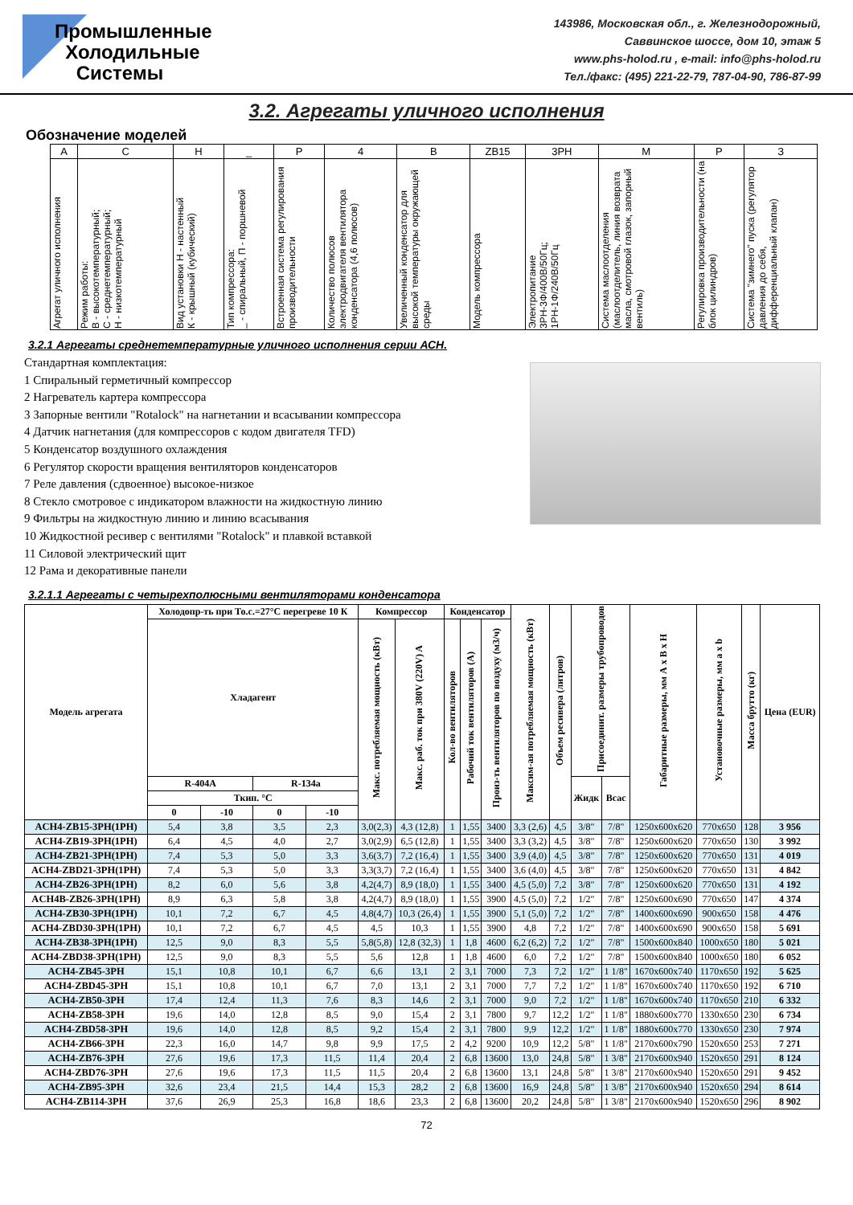Промышленные
Холодильные
Системы
143986, Московская обл., г. Железнодорожный,
Саввинское шоссе, дом 10, этаж 5
www.phs-holod.ru , e-mail: info@phs-holod.ru
Тел./факс: (495) 221-22-79, 787-04-90, 786-87-99
3.2. Агрегаты уличного исполнения
Обозначение моделей
| A | C | H | _ | P | 4 | B | ZB15 | 3PH | M | P | З |
| Агрегат уличного исполнения | Режим работы: В - высокотемпературный; С - среднетемпературный; Н - низкотемпературный | Вид установки Н - настенный К - крышный (кубический) | Тип компрессора: _ - спиральный, П - поршневой | Встроенная система регулирования производительности | Количество полюсов электродвигателя вентилятора конденсатора (4,6 полюсов) | Увеличенный конденсатор для высокой температуры окружающей среды | Модель компрессора | Электропитание 3РН-3Ф/400В/50Гц; 1РН-1Ф/240В/50Гц | Система маслоотделения (маслоотделитель, линия возврата масла, смотровой глазок, запорный вентиль) | Регулировка производительности (на блок цилиндров) | Система "зимнего" пуска (регулятор давления до себя, дифференциальный клапан) |
3.2.1 Агрегаты среднетемпературные уличного исполнения серии АСН.
Стандартная комплектация:
1 Спиральный герметичный компрессор
2 Нагреватель картера компрессора
3 Запорные вентили "Rotalock" на нагнетании и всасывании компрессора
4 Датчик нагнетания (для компрессоров с кодом двигателя TFD)
5 Конденсатор воздушного охлаждения
6 Регулятор скорости вращения вентиляторов конденсаторов
7 Реле давления (сдвоенное) высокое-низкое
8 Стекло смотровое с индикатором влажности на жидкостную линию
9 Фильтры на жидкостную линию и линию всасывания
10 Жидкостной ресивер с вентилями "Rotalock" и плавкой вставкой
11 Силовой электрический щит
12 Рама и декоративные панели
3.2.1.1 Агрегаты с четырехполюсными вентиляторами конденсатора
| Модель агрегата | Холодопр-ть при То.с.=27°С перегреве 10 К | | | | Компрессор | | Конденсатор | | | Максим-ая потребляемая мощность (кВт) | Объем ресивера (литров) | Присоединит. размеры трубопроводов | | Габаритные размеры, мм А х В х Н | Установочные размеры, мм а х b | Масса брутто (кг) | Цена (EUR) |
| --- | --- | --- | --- | --- | --- | --- | --- | --- | --- | --- | --- | --- | --- | --- | --- | --- | --- |
| | Хладагент | | | | Макс. потребляемая мощность (кВт) | Макс. раб. ток при 380V (220V) A | Кол-во вентиляторов | Рабочий ток вентиляторов (А) | Произ-ть вентиляторов по воздуху (м3/ч) | | | | | | | | |
| | R-404A | | R-134a | | | | | | | | | Жидк | Всас | | | | |
| | Ткип. °С | | | | | | | | | | | | | | | | |
| | 0 | -10 | 0 | -10 | | | | | | | | | | | | | |
| ACH4-ZB15-3PH(1PH) | 5,4 | 3,8 | 3,5 | 2,3 | 3,0(2,3) | 4,3 (12,8) | 1 | 1,55 | 3400 | 3,3 (2,6) | 4,5 | 3/8" | 7/8" | 1250x600x620 | 770x650 | 128 | 3 956 |
| ACH4-ZB19-3PH(1PH) | 6,4 | 4,5 | 4,0 | 2,7 | 3,0(2,9) | 6,5 (12,8) | 1 | 1,55 | 3400 | 3,3 (3,2) | 4,5 | 3/8" | 7/8" | 1250x600x620 | 770x650 | 130 | 3 992 |
| ACH4-ZB21-3PH(1PH) | 7,4 | 5,3 | 5,0 | 3,3 | 3,6(3,7) | 7,2 (16,4) | 1 | 1,55 | 3400 | 3,9 (4,0) | 4,5 | 3/8" | 7/8" | 1250x600x620 | 770x650 | 131 | 4 019 |
| ACH4-ZBD21-3PH(1PH) | 7,4 | 5,3 | 5,0 | 3,3 | 3,3(3,7) | 7,2 (16,4) | 1 | 1,55 | 3400 | 3,6 (4,0) | 4,5 | 3/8" | 7/8" | 1250x600x620 | 770x650 | 131 | 4 842 |
| ACH4-ZB26-3PH(1PH) | 8,2 | 6,0 | 5,6 | 3,8 | 4,2(4,7) | 8,9 (18,0) | 1 | 1,55 | 3400 | 4,5 (5,0) | 7,2 | 3/8" | 7/8" | 1250x600x620 | 770x650 | 131 | 4 192 |
| ACH4B-ZB26-3PH(1PH) | 8,9 | 6,3 | 5,8 | 3,8 | 4,2(4,7) | 8,9 (18,0) | 1 | 1,55 | 3900 | 4,5 (5,0) | 7,2 | 1/2" | 7/8" | 1250x600x690 | 770x650 | 147 | 4 374 |
| ACH4-ZB30-3PH(1PH) | 10,1 | 7,2 | 6,7 | 4,5 | 4,8(4,7) | 10,3 (26,4) | 1 | 1,55 | 3900 | 5,1 (5,0) | 7,2 | 1/2" | 7/8" | 1400x600x690 | 900x650 | 158 | 4 476 |
| ACH4-ZBD30-3PH(1PH) | 10,1 | 7,2 | 6,7 | 4,5 | 4,5 | 10,3 | 1 | 1,55 | 3900 | 4,8 | 7,2 | 1/2" | 7/8" | 1400x600x690 | 900x650 | 158 | 5 691 |
| ACH4-ZB38-3PH(1PH) | 12,5 | 9,0 | 8,3 | 5,5 | 5,8(5,8) | 12,8 (32,3) | 1 | 1,8 | 4600 | 6,2 (6,2) | 7,2 | 1/2" | 7/8" | 1500x600x840 | 1000x650 | 180 | 5 021 |
| ACH4-ZBD38-3PH(1PH) | 12,5 | 9,0 | 8,3 | 5,5 | 5,6 | 12,8 | 1 | 1,8 | 4600 | 6,0 | 7,2 | 1/2" | 7/8" | 1500x600x840 | 1000x650 | 180 | 6 052 |
| ACH4-ZB45-3PH | 15,1 | 10,8 | 10,1 | 6,7 | 6,6 | 13,1 | 2 | 3,1 | 7000 | 7,3 | 7,2 | 1/2" | 1 1/8" | 1670x600x740 | 1170x650 | 192 | 5 625 |
| ACH4-ZBD45-3PH | 15,1 | 10,8 | 10,1 | 6,7 | 7,0 | 13,1 | 2 | 3,1 | 7000 | 7,7 | 7,2 | 1/2" | 1 1/8" | 1670x600x740 | 1170x650 | 192 | 6 710 |
| ACH4-ZB50-3PH | 17,4 | 12,4 | 11,3 | 7,6 | 8,3 | 14,6 | 2 | 3,1 | 7000 | 9,0 | 7,2 | 1/2" | 1 1/8" | 1670x600x740 | 1170x650 | 210 | 6 332 |
| ACH4-ZB58-3PH | 19,6 | 14,0 | 12,8 | 8,5 | 9,0 | 15,4 | 2 | 3,1 | 7800 | 9,7 | 12,2 | 1/2" | 1 1/8" | 1880x600x770 | 1330x650 | 230 | 6 734 |
| ACH4-ZBD58-3PH | 19,6 | 14,0 | 12,8 | 8,5 | 9,2 | 15,4 | 2 | 3,1 | 7800 | 9,9 | 12,2 | 1/2" | 1 1/8" | 1880x600x770 | 1330x650 | 230 | 7 974 |
| ACH4-ZB66-3PH | 22,3 | 16,0 | 14,7 | 9,8 | 9,9 | 17,5 | 2 | 4,2 | 9200 | 10,9 | 12,2 | 5/8" | 1 1/8" | 2170x600x790 | 1520x650 | 253 | 7 271 |
| ACH4-ZB76-3PH | 27,6 | 19,6 | 17,3 | 11,5 | 11,4 | 20,4 | 2 | 6,8 | 13600 | 13,0 | 24,8 | 5/8" | 1 3/8" | 2170x600x940 | 1520x650 | 291 | 8 124 |
| ACH4-ZBD76-3PH | 27,6 | 19,6 | 17,3 | 11,5 | 11,5 | 20,4 | 2 | 6,8 | 13600 | 13,1 | 24,8 | 5/8" | 1 3/8" | 2170x600x940 | 1520x650 | 291 | 9 452 |
| ACH4-ZB95-3PH | 32,6 | 23,4 | 21,5 | 14,4 | 15,3 | 28,2 | 2 | 6,8 | 13600 | 16,9 | 24,8 | 5/8" | 1 3/8" | 2170x600x940 | 1520x650 | 294 | 8 614 |
| ACH4-ZB114-3PH | 37,6 | 26,9 | 25,3 | 16,8 | 18,6 | 23,3 | 2 | 6,8 | 13600 | 20,2 | 24,8 | 5/8" | 1 3/8" | 2170x600x940 | 1520x650 | 296 | 8 902 |
72